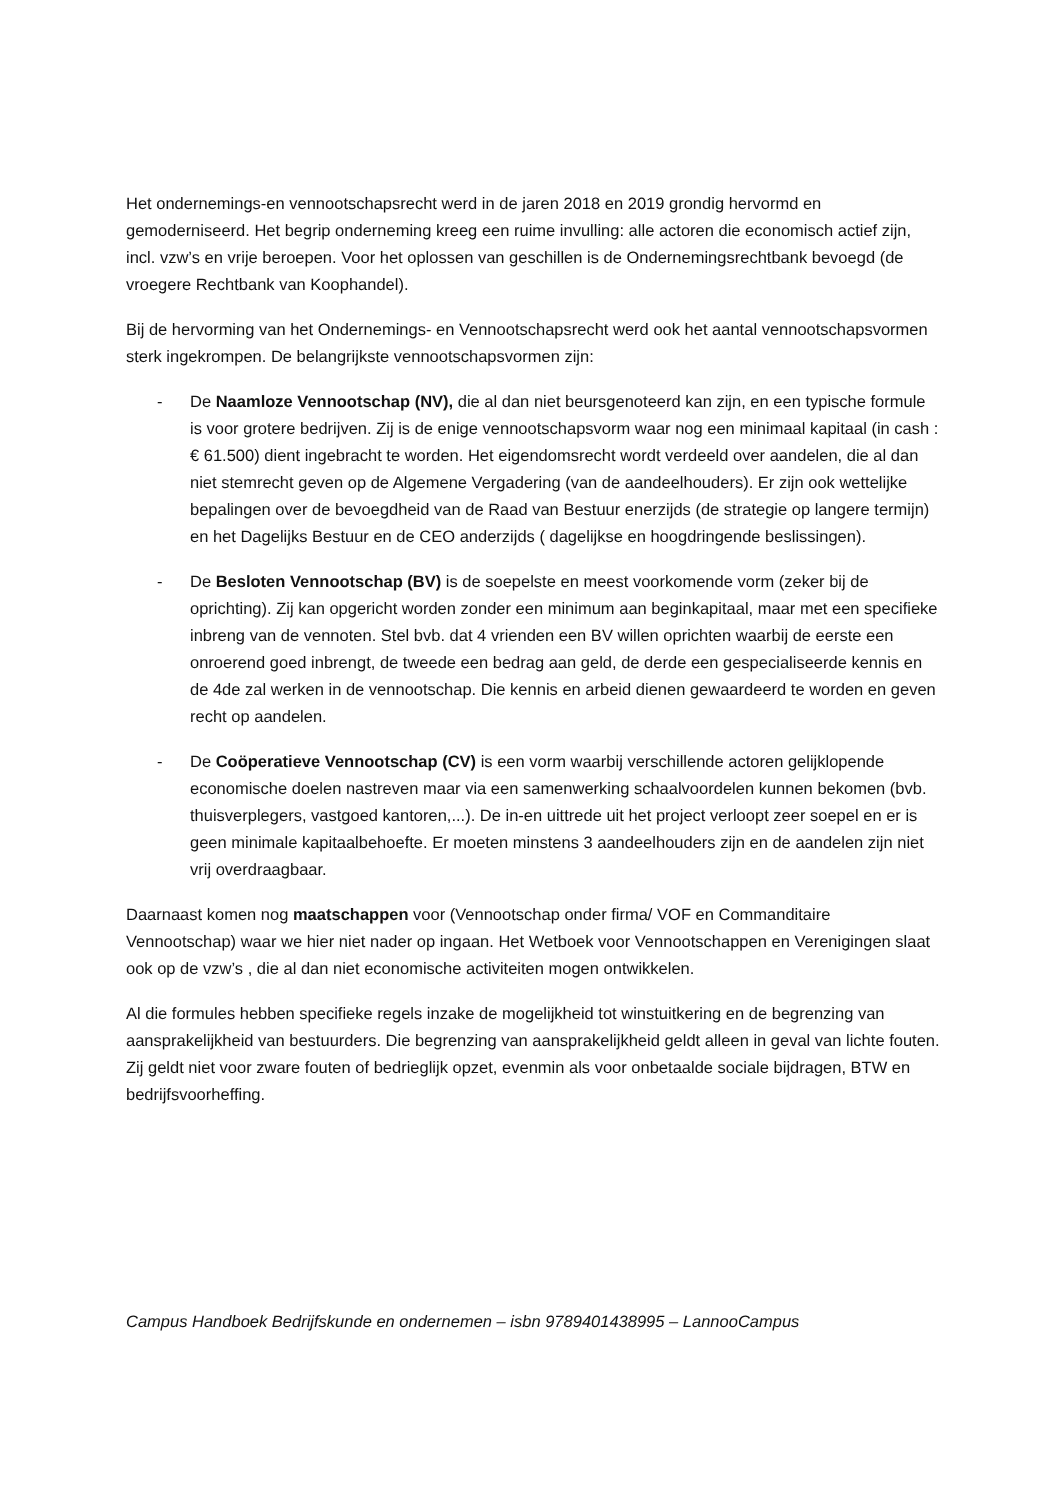Het ondernemings-en vennootschapsrecht werd in de jaren 2018 en 2019 grondig hervormd en gemoderniseerd. Het begrip onderneming kreeg een ruime invulling: alle actoren die economisch actief zijn, incl. vzw’s en vrije beroepen. Voor het oplossen van geschillen is de Ondernemingsrechtbank bevoegd (de vroegere Rechtbank van Koophandel).
Bij de hervorming van het Ondernemings- en Vennootschapsrecht werd ook het aantal vennootschapsvormen sterk ingekrompen. De belangrijkste vennootschapsvormen zijn:
- De Naamloze Vennootschap (NV), die al dan niet beursgenoteerd kan zijn, en een typische formule is voor grotere bedrijven. Zij is de enige vennootschapsvorm waar nog een minimaal kapitaal (in cash : € 61.500) dient ingebracht te worden. Het eigendomsrecht wordt verdeeld over aandelen, die al dan niet stemrecht geven op de Algemene Vergadering (van de aandeelhouders). Er zijn ook wettelijke bepalingen over de bevoegdheid van de Raad van Bestuur enerzijds (de strategie op langere termijn) en het Dagelijks Bestuur en de CEO anderzijds ( dagelijkse en hoogdringende beslissingen).
- De Besloten Vennootschap (BV) is de soepelste en meest voorkomende vorm (zeker bij de oprichting). Zij kan opgericht worden zonder een minimum aan beginkapitaal, maar met een specifieke inbreng van de vennoten. Stel bvb. dat 4 vrienden een BV willen oprichten waarbij de eerste een onroerend goed inbrengt, de tweede een bedrag aan geld, de derde een gespecialiseerde kennis en de 4de zal werken in de vennootschap. Die kennis en arbeid dienen gewaardeerd te worden en geven recht op aandelen.
- De Coöperatieve Vennootschap (CV) is een vorm waarbij verschillende actoren gelijklopende economische doelen nastreven maar via een samenwerking schaalvoordelen kunnen bekomen (bvb. thuisverplegers, vastgoed kantoren,...). De in-en uittrede uit het project verloopt zeer soepel en er is geen minimale kapitaalbehoefte. Er moeten minstens 3 aandeelhouders zijn en de aandelen zijn niet vrij overdraagbaar.
Daarnaast komen nog maatschappen voor (Vennootschap onder firma/ VOF en Commanditaire Vennootschap) waar we hier niet nader op ingaan. Het Wetboek voor Vennootschappen en Verenigingen slaat ook op de vzw’s , die al dan niet economische activiteiten mogen ontwikkelen.
Al die formules hebben specifieke regels inzake de mogelijkheid tot winstuitkering en de begrenzing van aansprakelijkheid van bestuurders. Die begrenzing van aansprakelijkheid geldt alleen in geval van lichte fouten. Zij geldt niet voor zware fouten of bedrieglijk opzet, evenmin als voor onbetaalde sociale bijdragen, BTW en bedrijfsvoorheffing.
Campus Handboek Bedrijfskunde en ondernemen – isbn 9789401438995 – LannooCampus